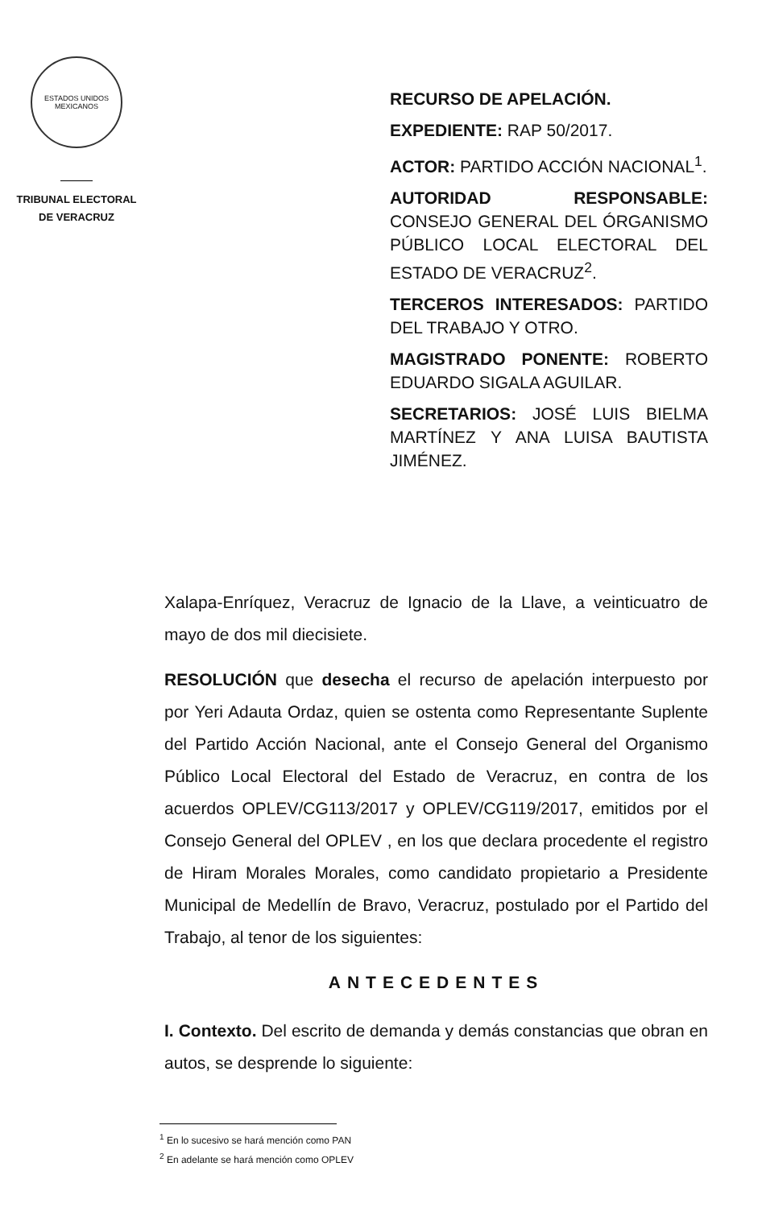ESTADOS UNIDOS MEXICANOS
TRIBUNAL ELECTORAL
DE VERACRUZ
RECURSO DE APELACIÓN.
EXPEDIENTE: RAP 50/2017.
ACTOR: PARTIDO ACCIÓN NACIONAL<sup>1</sup>.
AUTORIDAD RESPONSABLE: CONSEJO GENERAL DEL ÓRGANISMO PÚBLICO LOCAL ELECTORAL DEL ESTADO DE VERACRUZ<sup>2</sup>.
TERCEROS INTERESADOS: PARTIDO DEL TRABAJO Y OTRO.
MAGISTRADO PONENTE: ROBERTO EDUARDO SIGALA AGUILAR.
SECRETARIOS: JOSÉ LUIS BIELMA MARTÍNEZ Y ANA LUISA BAUTISTA JIMÉNEZ.
Xalapa-Enríquez, Veracruz de Ignacio de la Llave, a veinticuatro de mayo de dos mil diecisiete.
RESOLUCIÓN que desecha el recurso de apelación interpuesto por por Yeri Adauta Ordaz, quien se ostenta como Representante Suplente del Partido Acción Nacional, ante el Consejo General del Organismo Público Local Electoral del Estado de Veracruz, en contra de los acuerdos OPLEV/CG113/2017 y OPLEV/CG119/2017, emitidos por el Consejo General del OPLEV , en los que declara procedente el registro de Hiram Morales Morales, como candidato propietario a Presidente Municipal de Medellín de Bravo, Veracruz, postulado por el Partido del Trabajo, al tenor de los siguientes:
ANTECEDENTES
I. Contexto. Del escrito de demanda y demás constancias que obran en autos, se desprende lo siguiente:
<sup>1</sup> En lo sucesivo se hará mención como PAN
<sup>2</sup> En adelante se hará mención como OPLEV